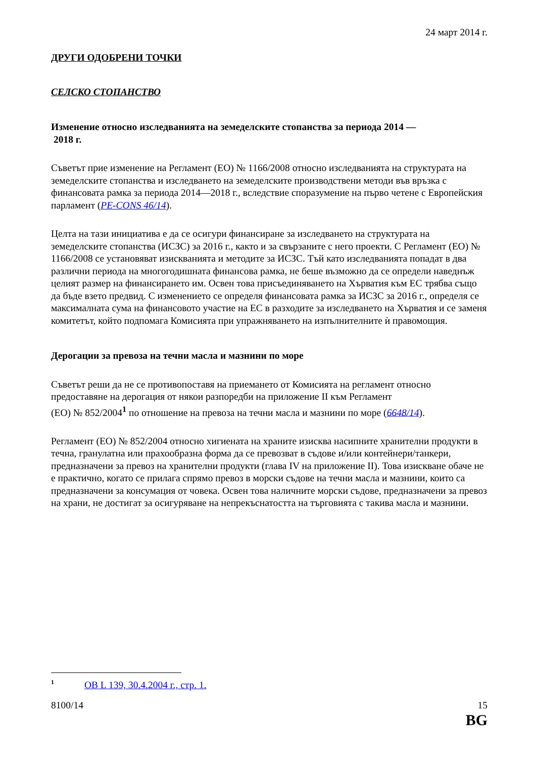24 март 2014 г.
ДРУГИ ОДОБРЕНИ ТОЧКИ
СЕЛСКО СТОПАНСТВО
Изменение относно изследванията на земеделските стопанства за периода 2014 —
2018 г.
Съветът прие изменение на Регламент (ЕО) № 1166/2008 относно изследванията на структурата на земеделските стопанства и изследването на земеделските производствени методи във връзка с финансовата рамка за периода 2014—2018 г., вследствие споразумение на първо четене с Европейския парламент (PE-CONS 46/14).
Целта на тази инициатива е да се осигури финансиране за изследването на структурата на земеделските стопанства (ИСЗС) за 2016 г., както и за свързаните с него проекти. С Регламент (ЕО) № 1166/2008 се установяват изискванията и методите за ИСЗС. Тъй като изследванията попадат в два различни периода на многогодишната финансова рамка, не беше възможно да се определи наведнъж целият размер на финансирането им. Освен това присъединяването на Хърватия към ЕС трябва също да бъде взето предвид. С изменението се определя финансовата рамка за ИСЗС за 2016 г., определя се максималната сума на финансовото участие на ЕС в разходите за изследването на Хърватия и се заменя комитетът, който подпомага Комисията при упражняването на изпълнителните ѝ правомощия.
Дерогации за превоза на течни масла и мазнини по море
Съветът реши да не се противопоставя на приемането от Комисията на регламент относно предоставяне на дерогация от някои разпоредби на приложение II към Регламент
(ЕО) № 852/2004<sup>1</sup> по отношение на превоза на течни масла и мазнини по море (6648/14).
Регламент (ЕО) № 852/2004 относно хигиената на храните изисква насипните хранителни продукти в течна, гранулатна или прахообразна форма да се превозват в съдове и/или контейнери/танкери, предназначени за превоз на хранителни продукти (глава IV на приложение II). Това изискване обаче не е практично, когато се прилага спрямо превоз в морски съдове на течни масла и мазнини, които са предназначени за консумация от човека. Освен това наличните морски съдове, предназначени за превоз на храни, не достигат за осигуряване на непрекъснатостта на търговията с такива масла и мазнини.
<sup>1</sup> ОВ L 139, 30.4.2004 г., стр. 1.
8100/14 15
BG